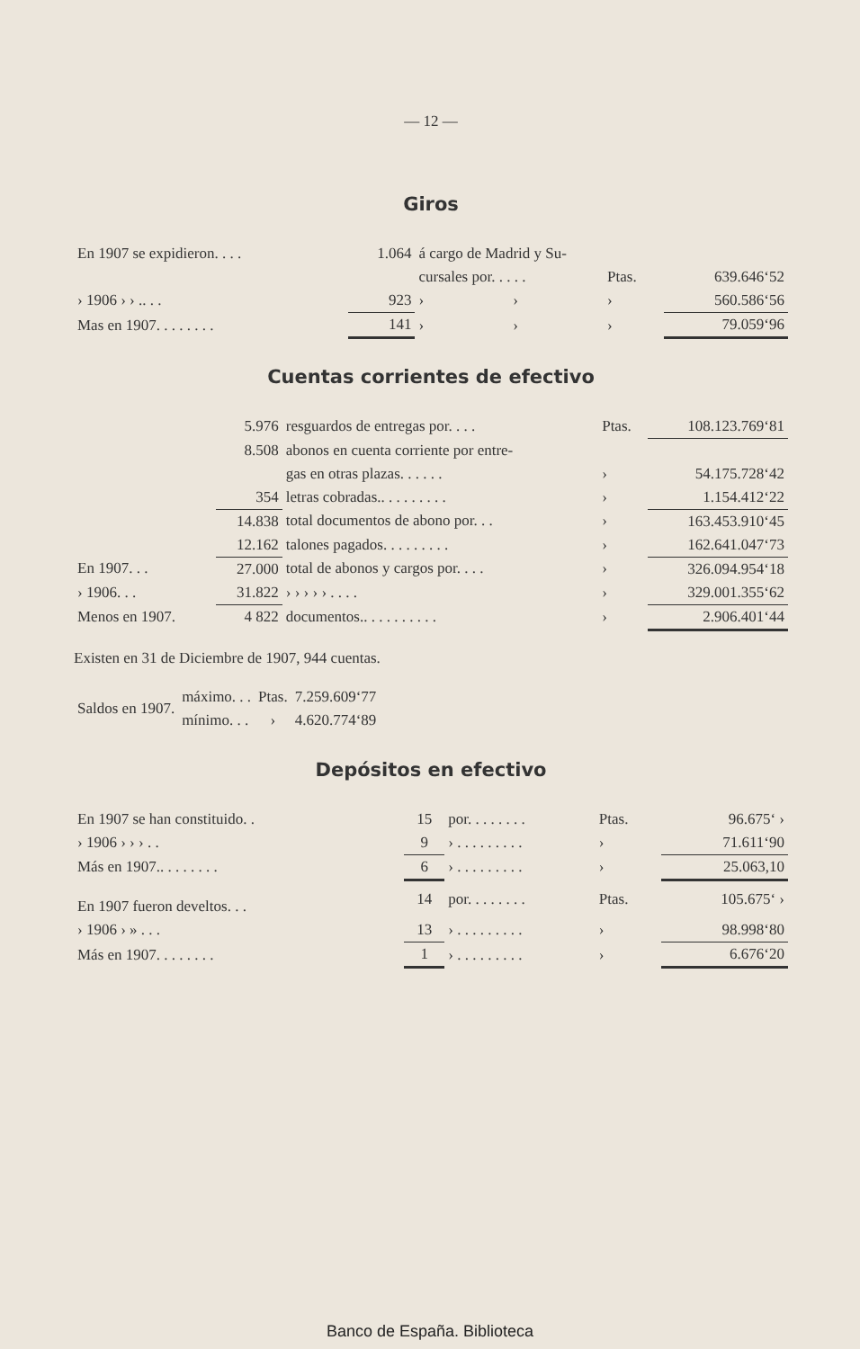— 12 —
Giros
| En 1907 se expidieron. . . . | 1.064 | á cargo de Madrid y Su- | | | |
| | | cursales por. . . . . | | Ptas. | 639.646‘52 |
| › 1906 › › .. . . | 923 | › | › | › | 560.586‘56 |
| Mas en 1907. . . . . . . . | 141 | › | › | › | 79.059‘96 |
Cuentas corrientes de efectivo
| | 5.976 | resguardos de entregas por. . . . | Ptas. | 108.123.769‘81 |
| | 8.508 | abonos en cuenta corriente por entre- | | |
| | | gas en otras plazas. . . . . . | › | 54.175.728‘42 |
| | 354 | letras cobradas.. . . . . . . . . | › | 1.154.412‘22 |
| | 14.838 | total documentos de abono por. . . | › | 163.453.910‘45 |
| | 12.162 | talones pagados. . . . . . . . . | › | 162.641.047‘73 |
| En 1907. . . | 27.000 | total de abonos y cargos por. . . . | › | 326.094.954‘18 |
| › 1906. . . | 31.822 | › › › › › . . . . | › | 329.001.355‘62 |
| Menos en 1907. | 4 822 | documentos.. . . . . . . . . . | › | 2.906.401‘44 |
Existen en 31 de Diciembre de 1907, 944 cuentas.
| Saldos en 1907. | máximo. . . | Ptas. | 7.259.609‘77 |
| | mínimo. . . | › | 4.620.774‘89 |
Depósitos en efectivo
| En 1907 se han constituido. . | 15 | por. . . . . . . . | Ptas. | 96.675‘ › |
| › 1906 › › › . . | 9 | › . . . . . . . . . | › | 71.611‘90 |
| Más en 1907.. . . . . . . . | 6 | › . . . . . . . . . | › | 25.063,10 |
| En 1907 fueron develtos. . . | 14 | por. . . . . . . . | Ptas. | 105.675‘ › |
| › 1906 › » . . . | 13 | › . . . . . . . . . | › | 98.998‘80 |
| Más en 1907. . . . . . . . | 1 | › . . . . . . . . . | › | 6.676‘20 |
Banco de España. Biblioteca